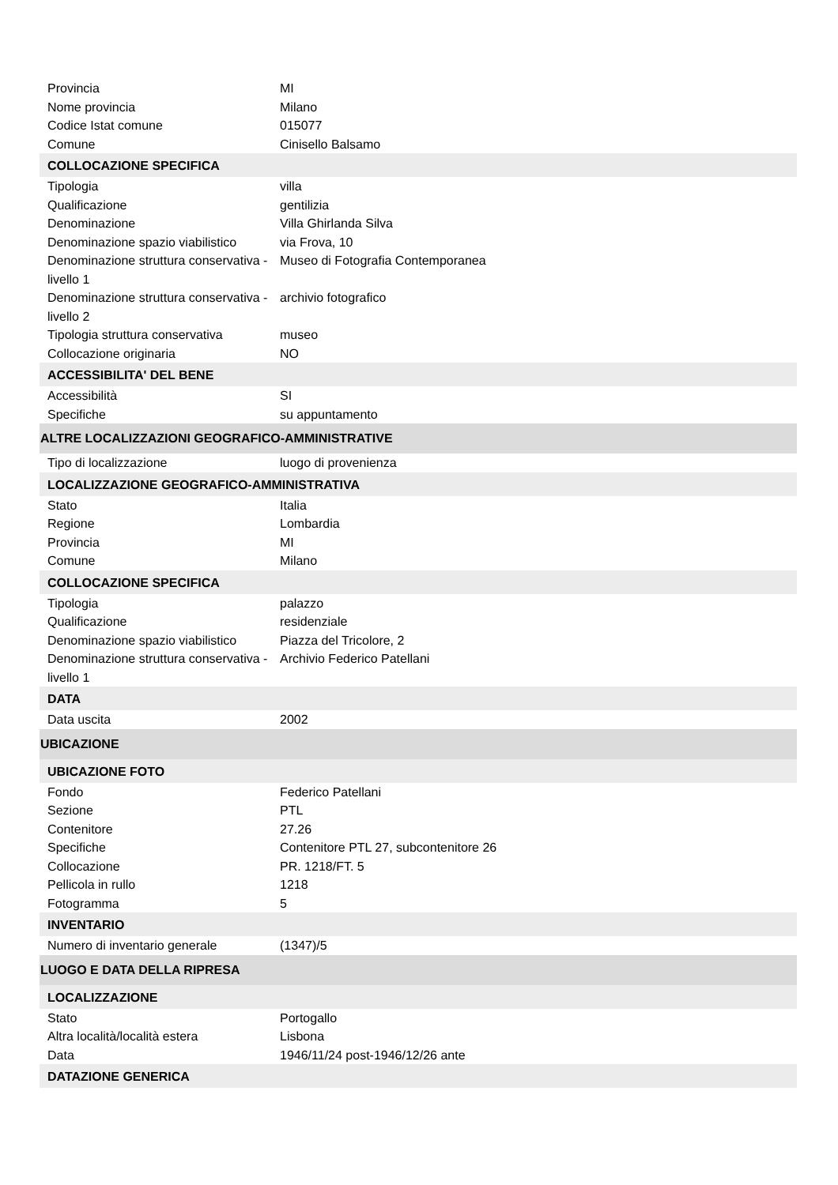| Provincia | MI |
| Nome provincia | Milano |
| Codice Istat comune | 015077 |
| Comune | Cinisello Balsamo |
| COLLOCAZIONE SPECIFICA | |
| Tipologia | villa |
| Qualificazione | gentilizia |
| Denominazione | Villa Ghirlanda Silva |
| Denominazione spazio viabilistico | via Frova, 10 |
| Denominazione struttura conservativa - livello 1 | Museo di Fotografia Contemporanea |
| Denominazione struttura conservativa - livello 2 | archivio fotografico |
| Tipologia struttura conservativa | museo |
| Collocazione originaria | NO |
| ACCESSIBILITA' DEL BENE | |
| Accessibilità | SI |
| Specifiche | su appuntamento |
| ALTRE LOCALIZZAZIONI GEOGRAFICO-AMMINISTRATIVE | |
| Tipo di localizzazione | luogo di provenienza |
| LOCALIZZAZIONE GEOGRAFICO-AMMINISTRATIVA | |
| Stato | Italia |
| Regione | Lombardia |
| Provincia | MI |
| Comune | Milano |
| COLLOCAZIONE SPECIFICA | |
| Tipologia | palazzo |
| Qualificazione | residenziale |
| Denominazione spazio viabilistico | Piazza del Tricolore, 2 |
| Denominazione struttura conservativa - livello 1 | Archivio Federico Patellani |
| DATA | |
| Data uscita | 2002 |
| UBICAZIONE | |
| UBICAZIONE FOTO | |
| Fondo | Federico Patellani |
| Sezione | PTL |
| Contenitore | 27.26 |
| Specifiche | Contenitore PTL 27, subcontenitore 26 |
| Collocazione | PR. 1218/FT. 5 |
| Pellicola in rullo | 1218 |
| Fotogramma | 5 |
| INVENTARIO | |
| Numero di inventario generale | (1347)/5 |
| LUOGO E DATA DELLA RIPRESA | |
| LOCALIZZAZIONE | |
| Stato | Portogallo |
| Altra località/località estera | Lisbona |
| Data | 1946/11/24 post-1946/12/26 ante |
| DATAZIONE GENERICA | |